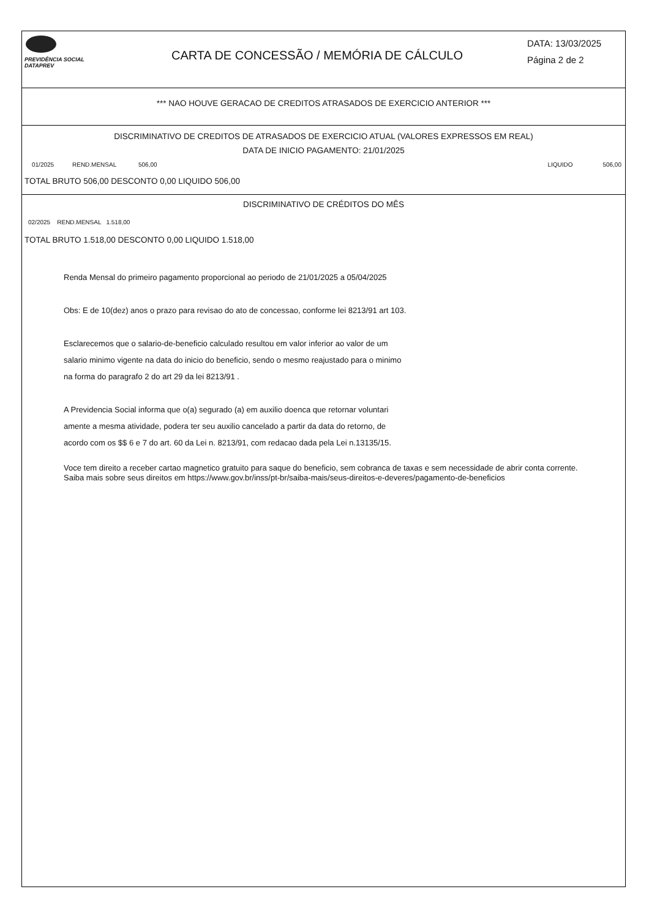PREVIDÊNCIA SOCIAL
DATAPREV
CARTA DE CONCESSÃO / MEMÓRIA DE CÁLCULO
DATA: 13/03/2025
Página 2 de 2
*** NAO HOUVE GERACAO DE CREDITOS ATRASADOS DE EXERCICIO ANTERIOR ***
DISCRIMINATIVO DE CREDITOS DE ATRASADOS DE EXERCICIO ATUAL (VALORES EXPRESSOS EM REAL)
DATA DE INICIO PAGAMENTO: 21/01/2025
01/2025 REND.MENSAL 506,00 LIQUIDO 506,00
TOTAL BRUTO 506,00 DESCONTO 0,00 LIQUIDO 506,00
DISCRIMINATIVO DE CRÉDITOS DO MÊS
02/2025 REND.MENSAL 1.518,00
TOTAL BRUTO 1.518,00 DESCONTO 0,00 LIQUIDO 1.518,00
Renda Mensal do primeiro pagamento proporcional ao periodo de 21/01/2025 a 05/04/2025
Obs: E de 10(dez) anos o prazo para revisao do ato de concessao, conforme lei 8213/91 art 103.
Esclarecemos que o salario-de-beneficio calculado resultou em valor inferior ao valor de um
salario minimo vigente na data do inicio do beneficio, sendo o mesmo reajustado para o minimo
na forma do paragrafo 2 do art 29 da lei 8213/91 .
A Previdencia Social informa que o(a) segurado (a) em auxilio doenca que retornar voluntari
amente a mesma atividade, podera ter seu auxilio cancelado a partir da data do retorno, de
acordo com os $$ 6 e 7 do art. 60 da Lei n. 8213/91, com redacao dada pela Lei n.13135/15.
Voce tem direito a receber cartao magnetico gratuito para saque do beneficio, sem cobranca de taxas e sem necessidade de abrir conta corrente.
Saiba mais sobre seus direitos em https://www.gov.br/inss/pt-br/saiba-mais/seus-direitos-e-deveres/pagamento-de-beneficios